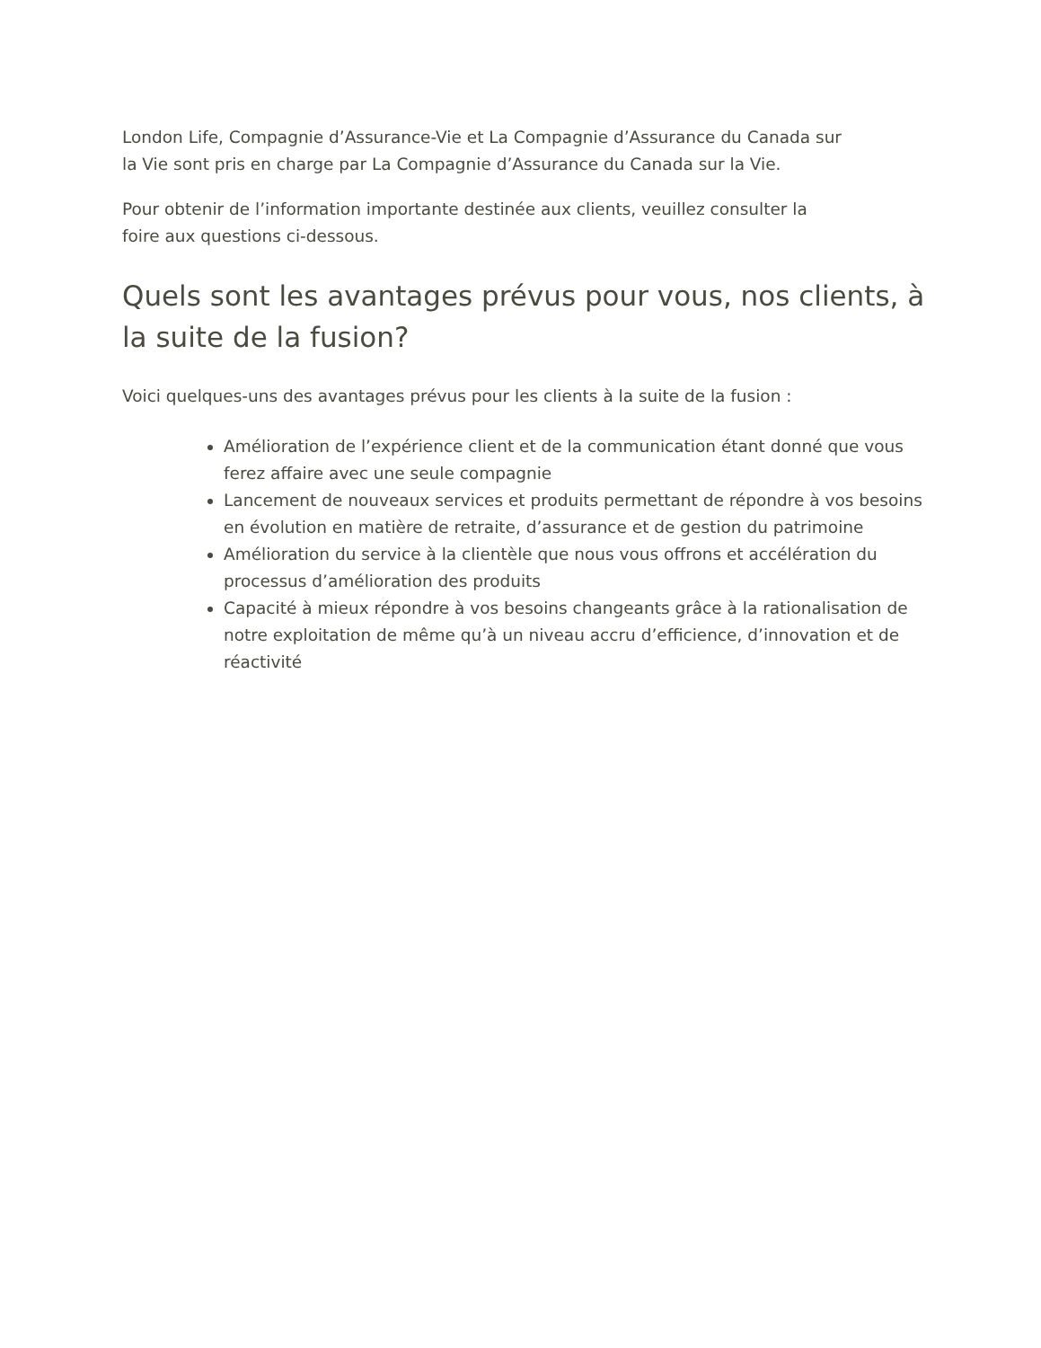London Life, Compagnie d’Assurance-Vie et La Compagnie d’Assurance du Canada sur
la Vie sont pris en charge par La Compagnie d’Assurance du Canada sur la Vie.
Pour obtenir de l’information importante destinée aux clients, veuillez consulter la
foire aux questions ci-dessous.
Quels sont les avantages prévus pour vous, nos clients, à la suite de la fusion?
Voici quelques-uns des avantages prévus pour les clients à la suite de la fusion :
Amélioration de l’expérience client et de la communication étant donné que vous ferez affaire avec une seule compagnie
Lancement de nouveaux services et produits permettant de répondre à vos besoins en évolution en matière de retraite, d’assurance et de gestion du patrimoine
Amélioration du service à la clientèle que nous vous offrons et accélération du processus d’amélioration des produits
Capacité à mieux répondre à vos besoins changeants grâce à la rationalisation de notre exploitation de même qu’à un niveau accru d’efficience, d’innovation et de réactivité